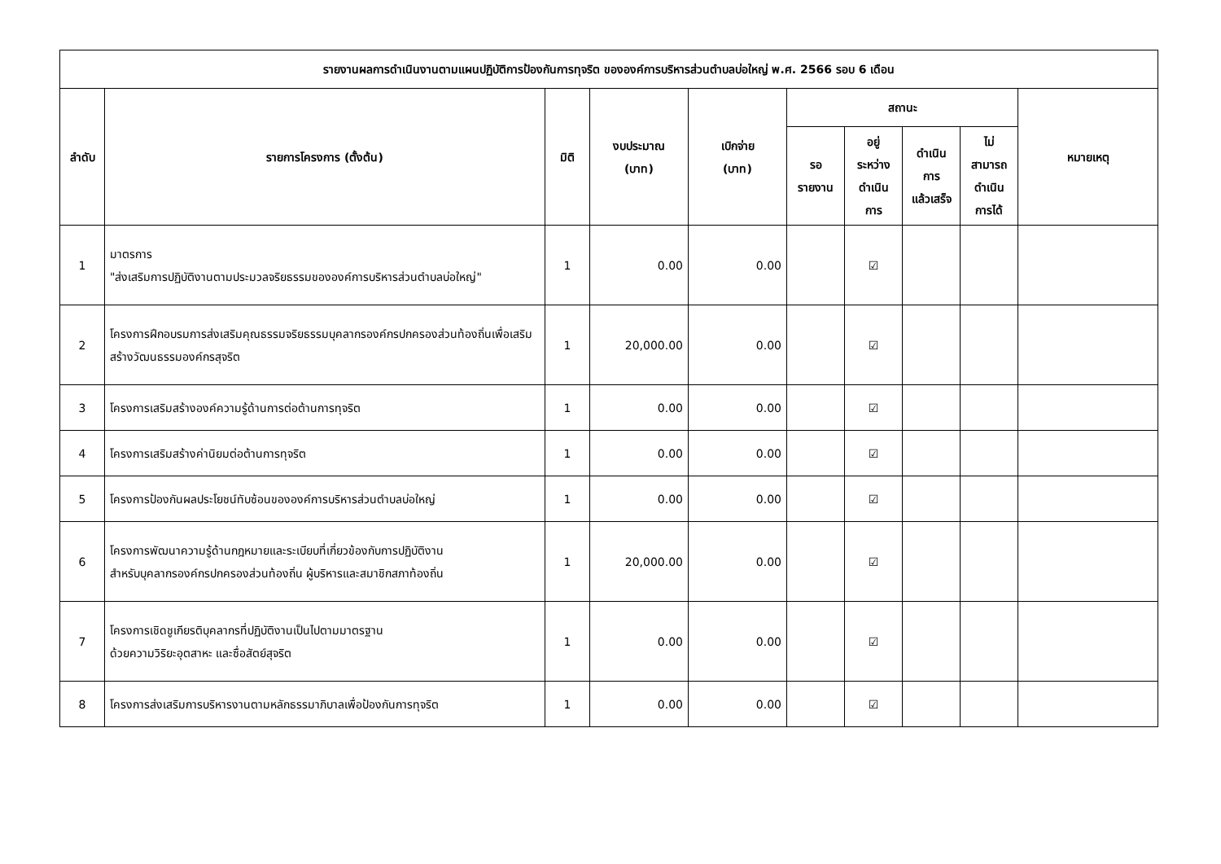| รายงานผลการดำเนินงานตามแผนปฏิบัติการป้องกันการทุจริต ขององค์การบริหารส่วนตำบลบ่อใหญ่ พ.ศ. 2566 รอบ 6 เดือน | | | | | | | | | |
| --- | --- | --- | --- | --- | --- | --- | --- | --- | --- |
| ลำดับ | รายการโครงการ (ตั้งต้น) | มิติ | งบประมาณ (บาท) | เบิกจ่าย (บาท) | สถานะ | | | | หมายเหตุ |
| | | | | | รอ รายงาน | อยู่ ระหว่าง ดำเนิน การ | ดำเนิน การ แล้วเสร็จ | ไม่ สามารถ ดำเนิน การได้ | |
| 1 | มาตรการ "ส่งเสริมการปฏิบัติงานตามประมวลจริยธรรมขององค์การบริหารส่วนตำบลบ่อใหญ่" | 1 | 0.00 | 0.00 | | ☑ | | | |
| 2 | โครงการฝึกอบรมการส่งเสริมคุณธรรมจริยธรรมบุคลากรองค์กรปกครองส่วนท้องถิ่นเพื่อเสริมสร้างวัฒนธรรมองค์กรสุจริต | 1 | 20,000.00 | 0.00 | | ☑ | | | |
| 3 | โครงการเสริมสร้างองค์ความรู้ด้านการต่อต้านการทุจริต | 1 | 0.00 | 0.00 | | ☑ | | | |
| 4 | โครงการเสริมสร้างค่านิยมต่อต้านการทุจริต | 1 | 0.00 | 0.00 | | ☑ | | | |
| 5 | โครงการป้องกันผลประโยชน์ทับซ้อนขององค์การบริหารส่วนตำบลบ่อใหญ่ | 1 | 0.00 | 0.00 | | ☑ | | | |
| 6 | โครงการพัฒนาความรู้ด้านกฎหมายและระเบียบที่เกี่ยวข้องกับการปฏิบัติงาน สำหรับบุคลากรองค์กรปกครองส่วนท้องถิ่น ผู้บริหารและสมาชิกสภาท้องถิ่น | 1 | 20,000.00 | 0.00 | | ☑ | | | |
| 7 | โครงการเชิดชูเกียรติบุคลากรที่ปฏิบัติงานเป็นไปตามมาตรฐาน ด้วยความวิริยะอุตสาหะ และซื่อสัตย์สุจริต | 1 | 0.00 | 0.00 | | ☑ | | | |
| 8 | โครงการส่งเสริมการบริหารงานตามหลักธรรมาภิบาลเพื่อป้องกันการทุจริต | 1 | 0.00 | 0.00 | | ☑ | | | |